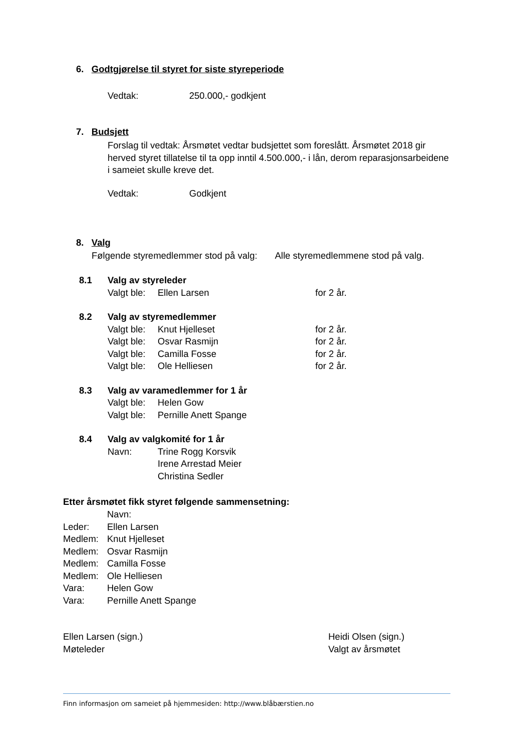6. Godtgjørelse til styret for siste styreperiode
Vedtak: 250.000,- godkjent
7. Budsjett
Forslag til vedtak: Årsmøtet vedtar budsjettet som foreslått. Årsmøtet 2018 gir herved styret tillatelse til ta opp inntil 4.500.000,- i lån, derom reparasjonsarbeidene i sameiet skulle kreve det.
Vedtak: Godkjent
8. Valg
Følgende styremedlemmer stod på valg: Alle styremedlemmene stod på valg.
| 8.1 | Valg av styreleder | | |
| | Valgt ble: | Ellen Larsen | for 2 år. |
| 8.2 | Valg av styremedlemmer | | |
| | Valgt ble: | Knut Hjelleset | for 2 år. |
| | Valgt ble: | Osvar Rasmijn | for 2 år. |
| | Valgt ble: | Camilla Fosse | for 2 år. |
| | Valgt ble: | Ole Helliesen | for 2 år. |
| 8.3 | Valg av varamedlemmer for 1 år | | |
| | Valgt ble: | Helen Gow | |
| | Valgt ble: | Pernille Anett Spange | |
| 8.4 | Valg av valgkomité for 1 år | | |
| | Navn: | Trine Rogg Korsvik | |
| | | Irene Arrestad Meier | |
| | | Christina Sedler | |
Etter årsmøtet fikk styret følgende sammensetning:
| | Navn: |
| Leder: | Ellen Larsen |
| Medlem: | Knut Hjelleset |
| Medlem: | Osvar Rasmijn |
| Medlem: | Camilla Fosse |
| Medlem: | Ole Helliesen |
| Vara: | Helen Gow |
| Vara: | Pernille Anett Spange |
| Ellen Larsen (sign.) Møteleder | Heidi Olsen (sign.) Valgt av årsmøtet |
Finn informasjon om sameiet på hjemmesiden: http://www.blåbærstien.no